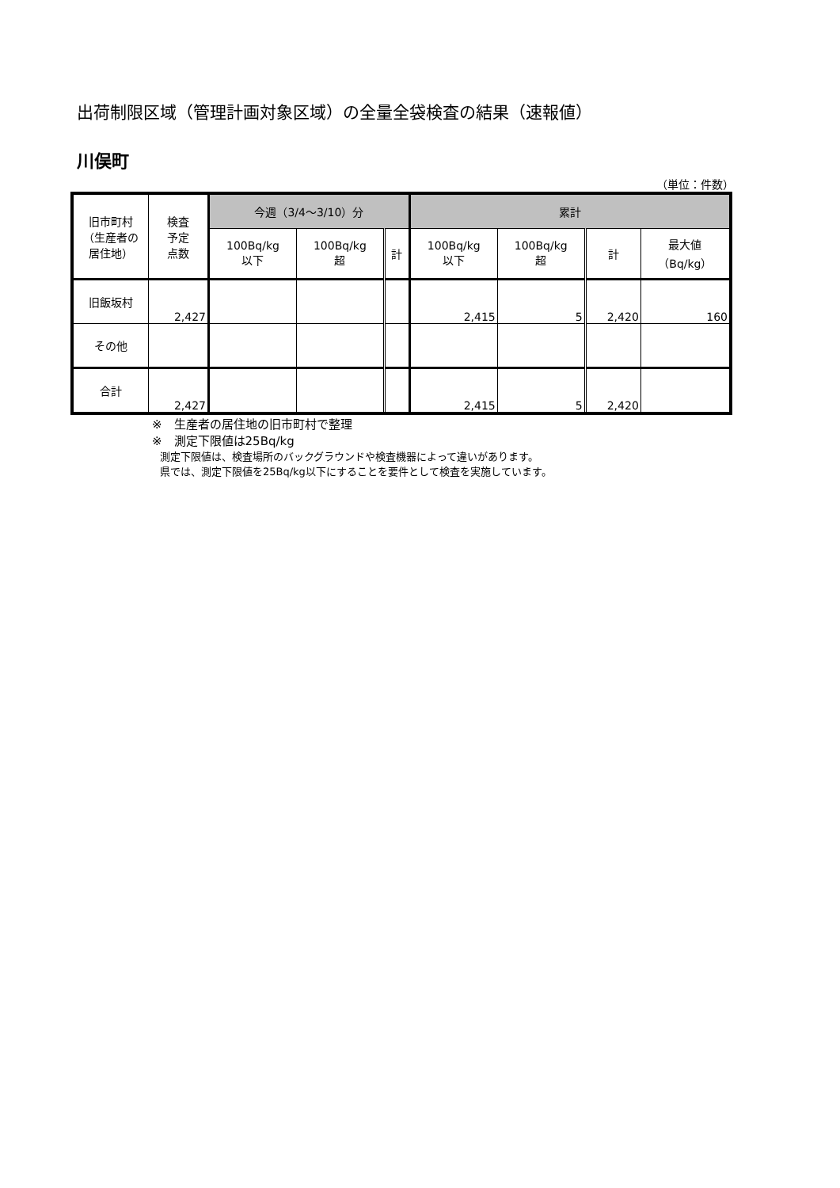出荷制限区域（管理計画対象区域）の全量全袋検査の結果（速報値）
川俣町
（単位：件数）
| 旧市町村 （生産者の 居住地） | 検査 予定 点数 | 今週（3/4〜3/10）分 | | | 累計 | | | |
| --- | --- | --- | --- | --- | --- | --- | --- | --- |
| | | 100Bq/kg 以下 | 100Bq/kg 超 | 計 | 100Bq/kg 以下 | 100Bq/kg 超 | 計 | 最大値 （Bq/kg） |
| 旧飯坂村 | 2,427 | | | | 2,415 | 5 | 2,420 | 160 |
| その他 | | | | | | | | |
| 合計 | 2,427 | | | | 2,415 | 5 | 2,420 | |
※　生産者の居住地の旧市町村で整理
※　測定下限値は25Bq/kg
測定下限値は、検査場所のバックグラウンドや検査機器によって違いがあります。
県では、測定下限値を25Bq/kg以下にすることを要件として検査を実施しています。